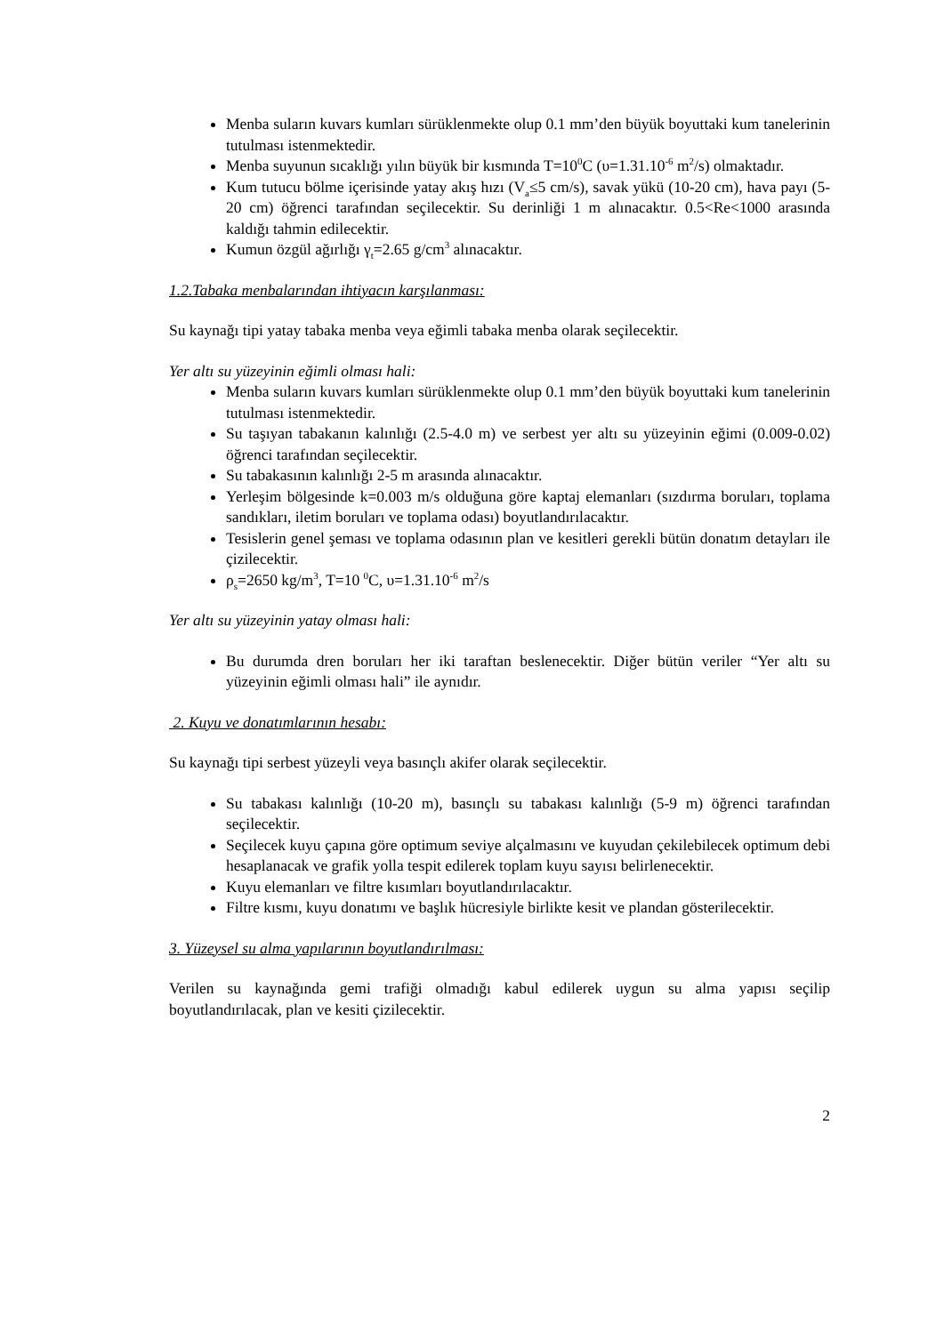Menba suların kuvars kumları sürüklenmekte olup 0.1 mm’den büyük boyuttaki kum tanelerinin tutulması istenmektedir.
Menba suyunun sıcaklığı yılın büyük bir kısmında T=10<sup>0</sup>C (υ=1.31.10<sup>-6</sup> m<sup>2</sup>/s) olmaktadır.
Kum tutucu bölme içerisinde yatay akış hızı (V<sub>a</sub>≤5 cm/s), savak yükü (10-20 cm), hava payı (5-20 cm) öğrenci tarafından seçilecektir. Su derinliği 1 m alınacaktır. 0.5<Re<1000 arasında kaldığı tahmin edilecektir.
Kumun özgül ağırlığı γ<sub>t</sub>=2.65 g/cm<sup>3</sup> alınacaktır.
1.2.Tabaka menbalarından ihtiyacın karşılanması:
Su kaynağı tipi yatay tabaka menba veya eğimli tabaka menba olarak seçilecektir.
Yer altı su yüzeyinin eğimli olması hali:
Menba suların kuvars kumları sürüklenmekte olup 0.1 mm’den büyük boyuttaki kum tanelerinin tutulması istenmektedir.
Su taşıyan tabakanın kalınlığı (2.5-4.0 m) ve serbest yer altı su yüzeyinin eğimi (0.009-0.02) öğrenci tarafından seçilecektir.
Su tabakasının kalınlığı 2-5 m arasında alınacaktır.
Yerleşim bölgesinde k=0.003 m/s olduğuna göre kaptaj elemanları (sızdırma boruları, toplama sandıkları, iletim boruları ve toplama odası) boyutlandırılacaktır.
Tesislerin genel şeması ve toplama odasının plan ve kesitleri gerekli bütün donatım detayları ile çizilecektir.
ρ<sub>s</sub>=2650 kg/m<sup>3</sup>, T=10 <sup>0</sup>C, υ=1.31.10<sup>-6</sup> m<sup>2</sup>/s
Yer altı su yüzeyinin yatay olması hali:
Bu durumda dren boruları her iki taraftan beslenecektir. Diğer bütün veriler “Yer altı su yüzeyinin eğimli olması hali” ile aynıdır.
2. Kuyu ve donatımlarının hesabı:
Su kaynağı tipi serbest yüzeyli veya basınçlı akifer olarak seçilecektir.
Su tabakası kalınlığı (10-20 m), basınçlı su tabakası kalınlığı (5-9 m) öğrenci tarafından seçilecektir.
Seçilecek kuyu çapına göre optimum seviye alçalmasını ve kuyudan çekilebilecek optimum debi hesaplanacak ve grafik yolla tespit edilerek toplam kuyu sayısı belirlenecektir.
Kuyu elemanları ve filtre kısımları boyutlandırılacaktır.
Filtre kısmı, kuyu donatımı ve başlık hücresiyle birlikte kesit ve plandan gösterilecektir.
3. Yüzeysel su alma yapılarının boyutlandırılması:
Verilen su kaynağında gemi trafiği olmadığı kabul edilerek uygun su alma yapısı seçilip boyutlandırılacak, plan ve kesiti çizilecektir.
2